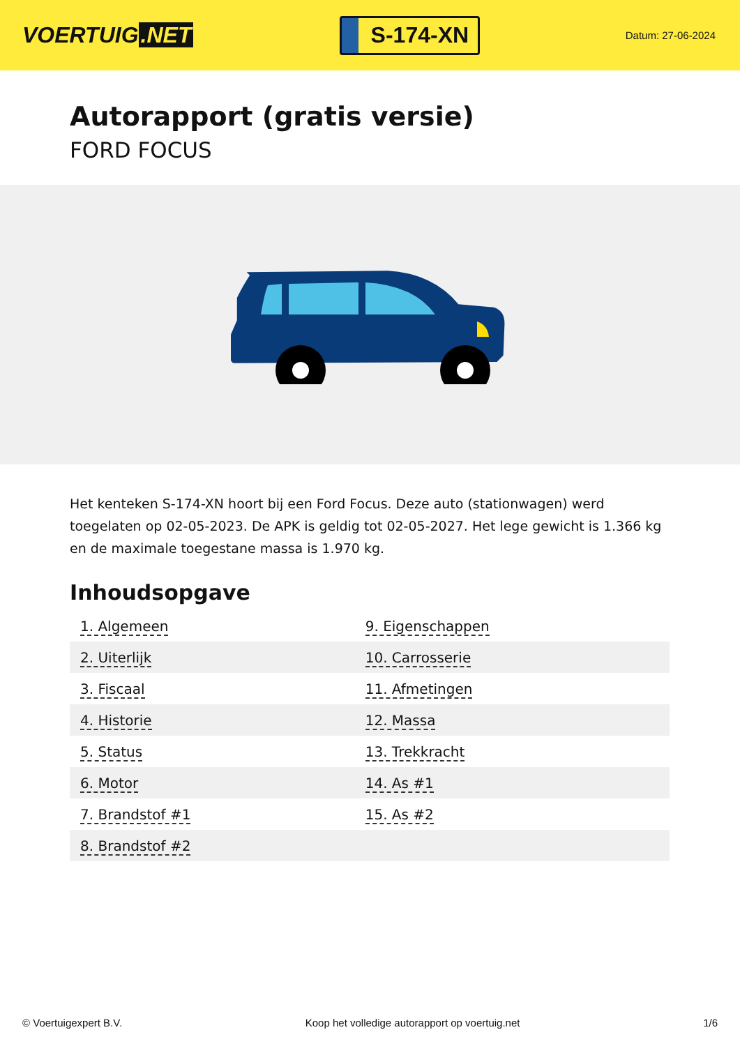VOERTUIG.NET
S-174-XN
Datum: 27-06-2024
Autorapport (gratis versie)
FORD FOCUS
Het kenteken S-174-XN hoort bij een Ford Focus. Deze auto (stationwagen) werd toegelaten op 02-05-2023. De APK is geldig tot 02-05-2027. Het lege gewicht is 1.366 kg en de maximale toegestane massa is 1.970 kg.
Inhoudsopgave
| 1. Algemeen | 9. Eigenschappen |
| 2. Uiterlijk | 10. Carrosserie |
| 3. Fiscaal | 11. Afmetingen |
| 4. Historie | 12. Massa |
| 5. Status | 13. Trekkracht |
| 6. Motor | 14. As #1 |
| 7. Brandstof #1 | 15. As #2 |
| 8. Brandstof #2 | |
© Voertuigexpert B.V. Koop het volledige autorapport op voertuig.net 1/6